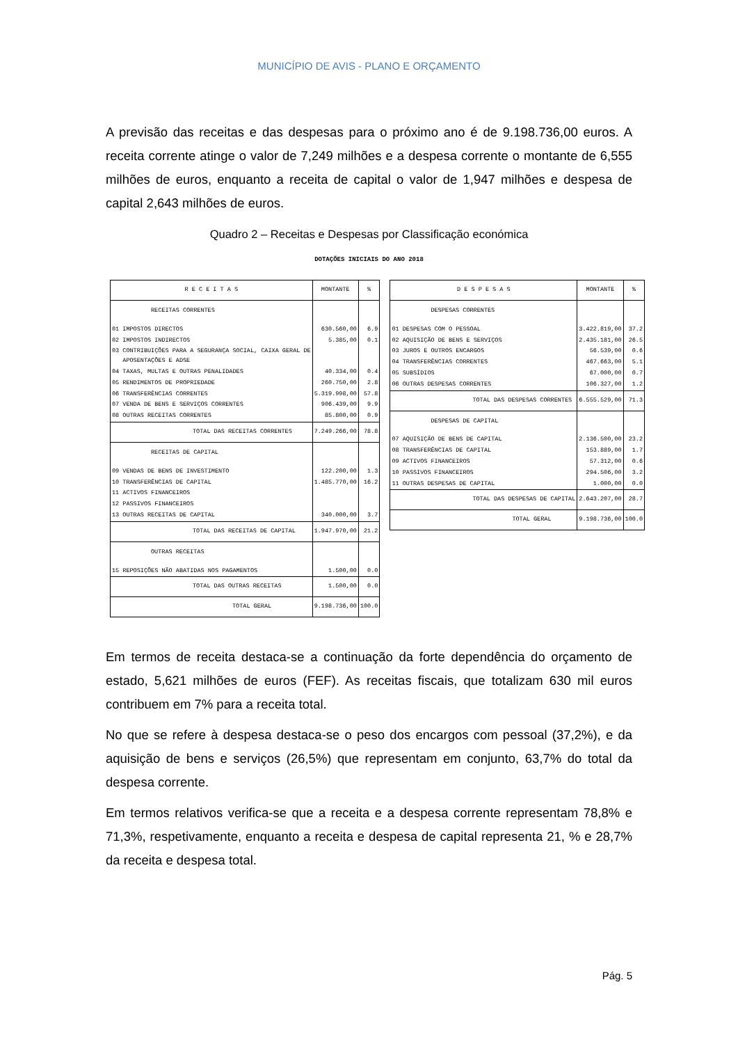MUNICÍPIO DE AVIS - PLANO E ORÇAMENTO
A previsão das receitas e das despesas para o próximo ano é de 9.198.736,00 euros. A receita corrente atinge o valor de 7,249 milhões e a despesa corrente o montante de 6,555 milhões de euros, enquanto a receita de capital o valor de 1,947 milhões e despesa de capital 2,643 milhões de euros.
Quadro 2 – Receitas e Despesas por Classificação económica
DOTAÇÕES INICIAIS DO ANO 2018
| R E C E I T A S | MONTANTE | % |
| --- | --- | --- |
| RECEITAS CORRENTES | | |
| 01 IMPOSTOS DIRECTOS | 630.560,00 | 6.9 |
| 02 IMPOSTOS INDIRECTOS | 5.385,00 | 0.1 |
| 03 CONTRIBUIÇÕES PARA A SEGURANÇA SOCIAL, CAIXA GERAL DE APOSENTAÇÕES E ADSE | | |
| 04 TAXAS, MULTAS E OUTRAS PENALIDADES | 40.334,00 | 0.4 |
| 05 RENDIMENTOS DE PROPRIEDADE | 260.750,00 | 2.8 |
| 06 TRANSFERÊNCIAS CORRENTES | 5.319.998,00 | 57.8 |
| 07 VENDA DE BENS E SERVIÇOS CORRENTES | 906.439,00 | 9.9 |
| 08 OUTRAS RECEITAS CORRENTES | 85.800,00 | 0.9 |
| TOTAL DAS RECEITAS CORRENTES | 7.249.266,00 | 78.8 |
| RECEITAS DE CAPITAL | | |
| 09 VENDAS DE BENS DE INVESTIMENTO | 122.200,00 | 1.3 |
| 10 TRANSFERÊNCIAS DE CAPITAL | 1.485.770,00 | 16.2 |
| 11 ACTIVOS FINANCEIROS | | |
| 12 PASSIVOS FINANCEIROS | | |
| 13 OUTRAS RECEITAS DE CAPITAL | 340.000,00 | 3.7 |
| TOTAL DAS RECEITAS DE CAPITAL | 1.947.970,00 | 21.2 |
| OUTRAS RECEITAS | | |
| 15 REPOSIÇÕES NÃO ABATIDAS NOS PAGAMENTOS | 1.500,00 | 0.0 |
| TOTAL DAS OUTRAS RECEITAS | 1.500,00 | 0.0 |
| TOTAL GERAL | 9.198.736,00 | 100.0 |
| D E S P E S A S | MONTANTE | % |
| --- | --- | --- |
| DESPESAS CORRENTES | | |
| 01 DESPESAS COM O PESSOAL | 3.422.819,00 | 37.2 |
| 02 AQUISIÇÃO DE BENS E SERVIÇOS | 2.435.181,00 | 26.5 |
| 03 JUROS E OUTROS ENCARGOS | 56.539,00 | 0.6 |
| 04 TRANSFERÊNCIAS CORRENTES | 467.663,00 | 5.1 |
| 05 SUBSÍDIOS | 67.000,00 | 0.7 |
| 06 OUTRAS DESPESAS CORRENTES | 106.327,00 | 1.2 |
| TOTAL DAS DESPESAS CORRENTES | 6.555.529,00 | 71.3 |
| DESPESAS DE CAPITAL | | |
| 07 AQUISIÇÃO DE BENS DE CAPITAL | 2.136.500,00 | 23.2 |
| 08 TRANSFERÊNCIAS DE CAPITAL | 153.889,00 | 1.7 |
| 09 ACTIVOS FINANCEIROS | 57.312,00 | 0.6 |
| 10 PASSIVOS FINANCEIROS | 294.506,00 | 3.2 |
| 11 OUTRAS DESPESAS DE CAPITAL | 1.000,00 | 0.0 |
| TOTAL DAS DESPESAS DE CAPITAL | 2.643.207,00 | 28.7 |
| TOTAL GERAL | 9.198.736,00 | 100.0 |
Em termos de receita destaca-se a continuação da forte dependência do orçamento de estado, 5,621 milhões de euros (FEF). As receitas fiscais, que totalizam 630 mil euros contribuem em 7% para a receita total.
No que se refere à despesa destaca-se o peso dos encargos com pessoal (37,2%), e da aquisição de bens e serviços (26,5%) que representam em conjunto, 63,7% do total da despesa corrente.
Em termos relativos verifica-se que a receita e a despesa corrente representam 78,8% e 71,3%, respetivamente, enquanto a receita e despesa de capital representa 21, % e 28,7% da receita e despesa total.
Pág. 5